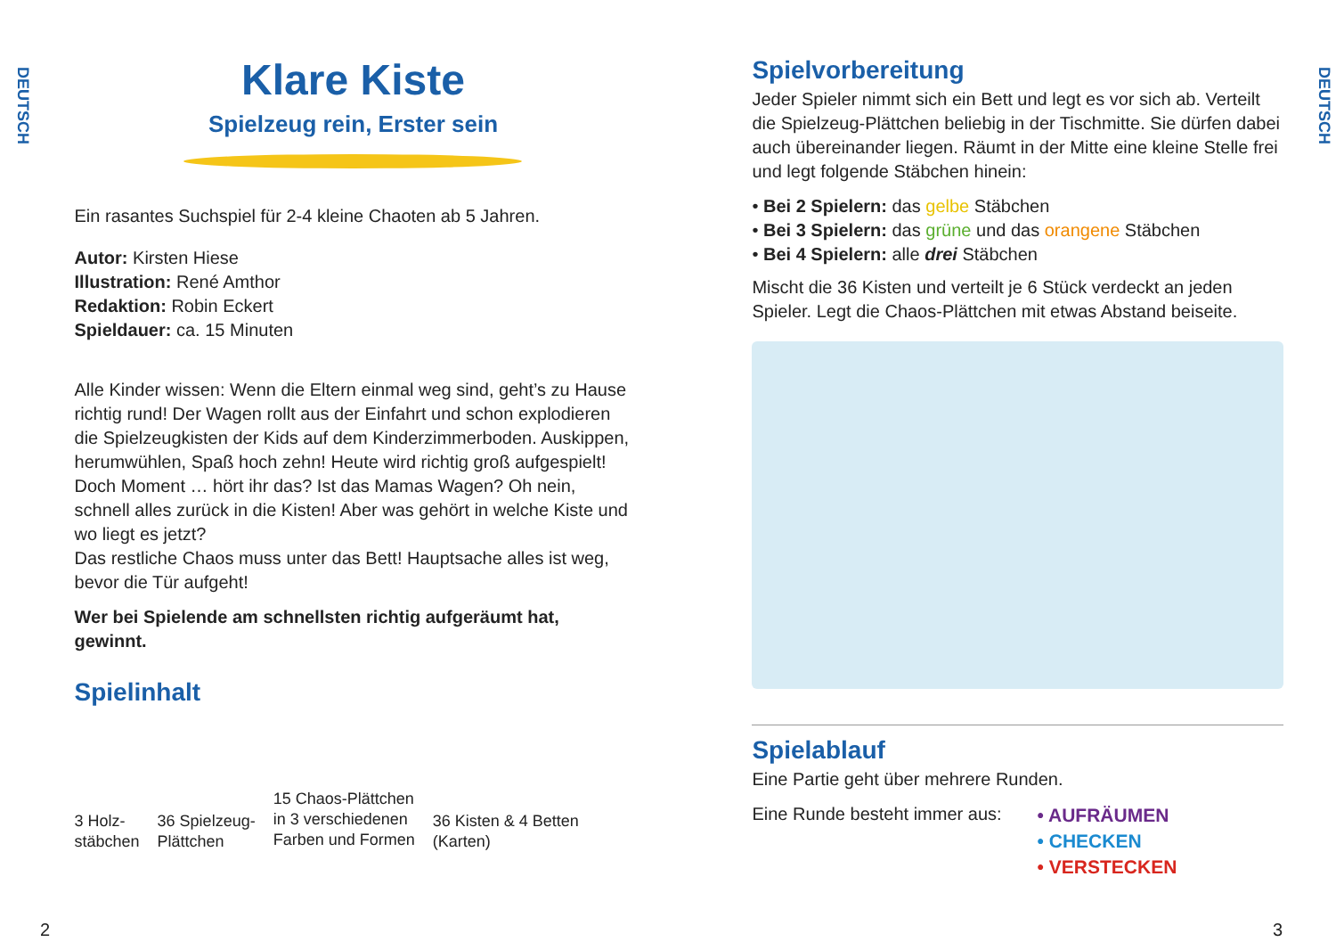DEUTSCH
Klare Kiste
Spielzeug rein, Erster sein
Ein rasantes Suchspiel für 2-4 kleine Chaoten ab 5 Jahren.
Autor: Kirsten Hiese
Illustration: René Amthor
Redaktion: Robin Eckert
Spieldauer: ca. 15 Minuten
Alle Kinder wissen: Wenn die Eltern einmal weg sind, geht’s zu Hause richtig rund! Der Wagen rollt aus der Einfahrt und schon explodieren die Spielzeugkisten der Kids auf dem Kinderzimmerboden. Auskippen, herumwühlen, Spaß hoch zehn! Heute wird richtig groß aufgespielt!
Doch Moment … hört ihr das? Ist das Mamas Wagen? Oh nein, schnell alles zurück in die Kisten! Aber was gehört in welche Kiste und wo liegt es jetzt?
Das restliche Chaos muss unter das Bett! Hauptsache alles ist weg, bevor die Tür aufgeht!
Wer bei Spielende am schnellsten richtig aufgeräumt hat, gewinnt.
Spielinhalt
3 Holz-
stäbchen
36 Spielzeug-
Plättchen
15 Chaos-Plättchen
in 3 verschiedenen
Farben und Formen
36 Kisten & 4 Betten
(Karten)
2
Spielvorbereitung
Jeder Spieler nimmt sich ein Bett und legt es vor sich ab. Verteilt die Spielzeug-Plättchen beliebig in der Tischmitte. Sie dürfen dabei auch übereinander liegen. Räumt in der Mitte eine kleine Stelle frei und legt folgende Stäbchen hinein:
• Bei 2 Spielern: das gelbe Stäbchen
• Bei 3 Spielern: das grüne und das orangene Stäbchen
• Bei 4 Spielern: alle drei Stäbchen
Mischt die 36 Kisten und verteilt je 6 Stück verdeckt an jeden Spieler. Legt die Chaos-Plättchen mit etwas Abstand beiseite.
Spielablauf
Eine Partie geht über mehrere Runden.
Eine Runde besteht immer aus:
• AUFRÄUMEN
• CHECKEN
• VERSTECKEN
3
DEUTSCH